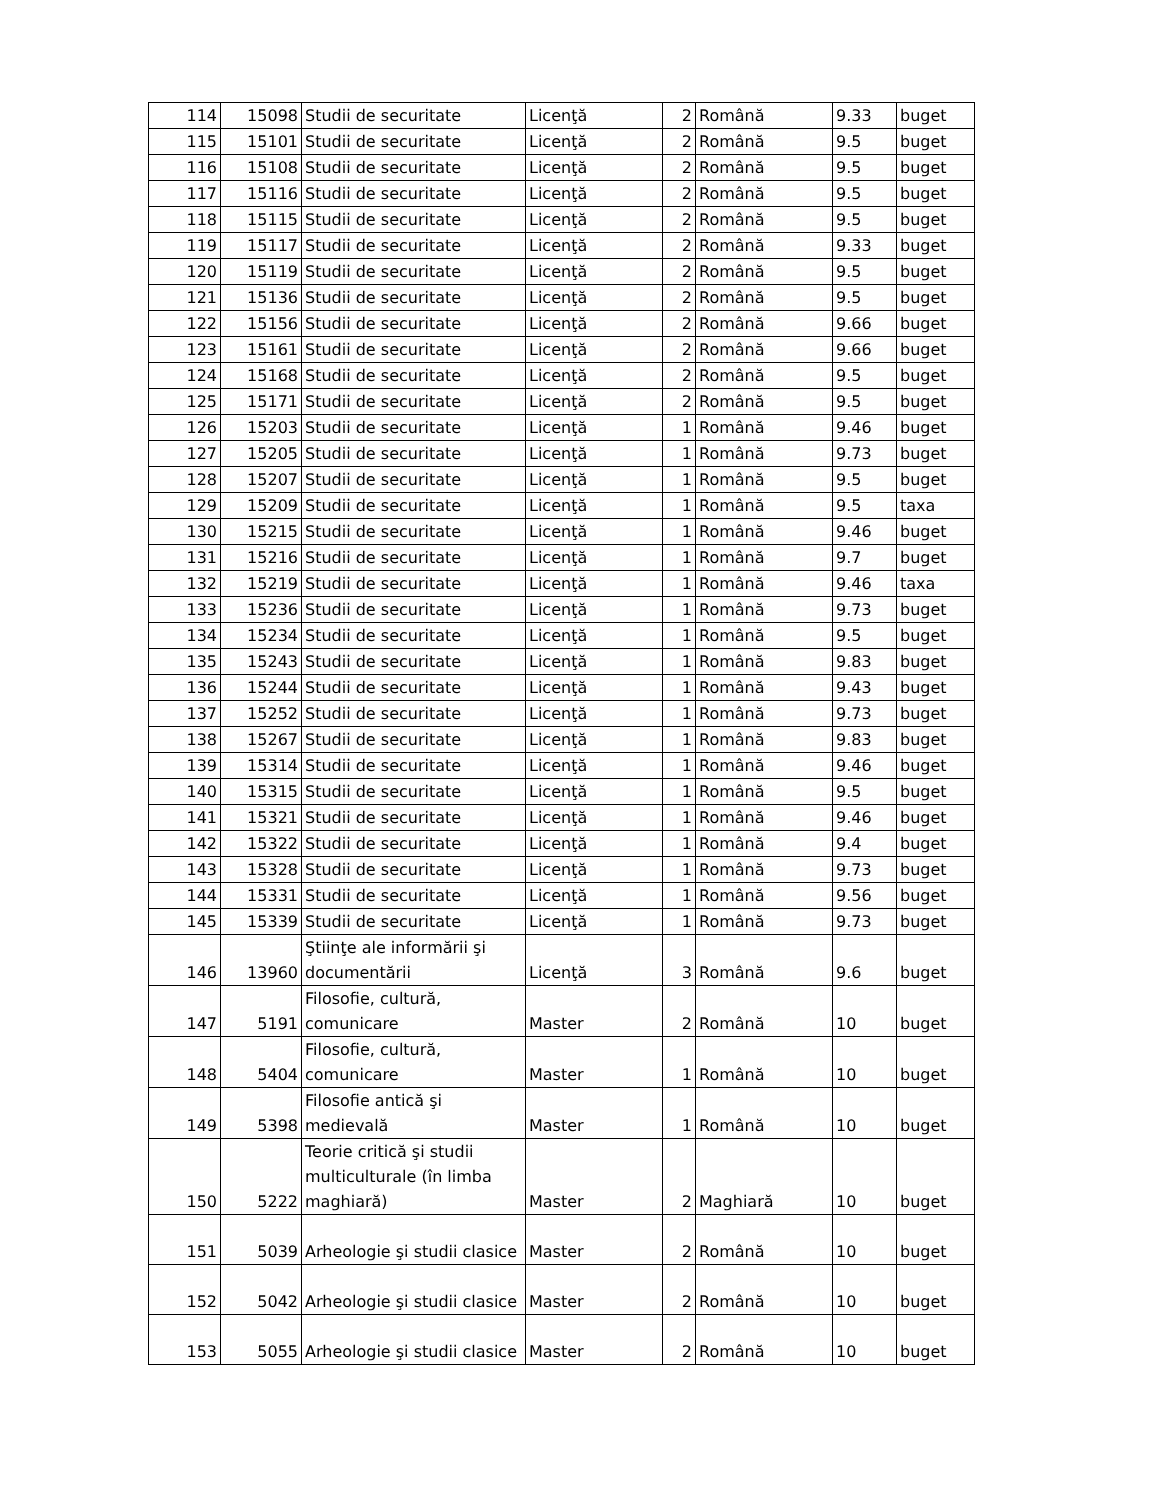| 114 | 15098 | Studii de securitate | Licenţă | 2 | Română | 9.33 | buget |
| 115 | 15101 | Studii de securitate | Licenţă | 2 | Română | 9.5 | buget |
| 116 | 15108 | Studii de securitate | Licenţă | 2 | Română | 9.5 | buget |
| 117 | 15116 | Studii de securitate | Licenţă | 2 | Română | 9.5 | buget |
| 118 | 15115 | Studii de securitate | Licenţă | 2 | Română | 9.5 | buget |
| 119 | 15117 | Studii de securitate | Licenţă | 2 | Română | 9.33 | buget |
| 120 | 15119 | Studii de securitate | Licenţă | 2 | Română | 9.5 | buget |
| 121 | 15136 | Studii de securitate | Licenţă | 2 | Română | 9.5 | buget |
| 122 | 15156 | Studii de securitate | Licenţă | 2 | Română | 9.66 | buget |
| 123 | 15161 | Studii de securitate | Licenţă | 2 | Română | 9.66 | buget |
| 124 | 15168 | Studii de securitate | Licenţă | 2 | Română | 9.5 | buget |
| 125 | 15171 | Studii de securitate | Licenţă | 2 | Română | 9.5 | buget |
| 126 | 15203 | Studii de securitate | Licenţă | 1 | Română | 9.46 | buget |
| 127 | 15205 | Studii de securitate | Licenţă | 1 | Română | 9.73 | buget |
| 128 | 15207 | Studii de securitate | Licenţă | 1 | Română | 9.5 | buget |
| 129 | 15209 | Studii de securitate | Licenţă | 1 | Română | 9.5 | taxa |
| 130 | 15215 | Studii de securitate | Licenţă | 1 | Română | 9.46 | buget |
| 131 | 15216 | Studii de securitate | Licenţă | 1 | Română | 9.7 | buget |
| 132 | 15219 | Studii de securitate | Licenţă | 1 | Română | 9.46 | taxa |
| 133 | 15236 | Studii de securitate | Licenţă | 1 | Română | 9.73 | buget |
| 134 | 15234 | Studii de securitate | Licenţă | 1 | Română | 9.5 | buget |
| 135 | 15243 | Studii de securitate | Licenţă | 1 | Română | 9.83 | buget |
| 136 | 15244 | Studii de securitate | Licenţă | 1 | Română | 9.43 | buget |
| 137 | 15252 | Studii de securitate | Licenţă | 1 | Română | 9.73 | buget |
| 138 | 15267 | Studii de securitate | Licenţă | 1 | Română | 9.83 | buget |
| 139 | 15314 | Studii de securitate | Licenţă | 1 | Română | 9.46 | buget |
| 140 | 15315 | Studii de securitate | Licenţă | 1 | Română | 9.5 | buget |
| 141 | 15321 | Studii de securitate | Licenţă | 1 | Română | 9.46 | buget |
| 142 | 15322 | Studii de securitate | Licenţă | 1 | Română | 9.4 | buget |
| 143 | 15328 | Studii de securitate | Licenţă | 1 | Română | 9.73 | buget |
| 144 | 15331 | Studii de securitate | Licenţă | 1 | Română | 9.56 | buget |
| 145 | 15339 | Studii de securitate | Licenţă | 1 | Română | 9.73 | buget |
| 146 | 13960 | Ştiinţe ale informării şi documentării | Licenţă | 3 | Română | 9.6 | buget |
| 147 | 5191 | Filosofie, cultură, comunicare | Master | 2 | Română | 10 | buget |
| 148 | 5404 | Filosofie, cultură, comunicare | Master | 1 | Română | 10 | buget |
| 149 | 5398 | Filosofie antică şi medievală | Master | 1 | Română | 10 | buget |
| 150 | 5222 | Teorie critică şi studii multiculturale (în limba maghiară) | Master | 2 | Maghiară | 10 | buget |
| 151 | 5039 | Arheologie şi studii clasice | Master | 2 | Română | 10 | buget |
| 152 | 5042 | Arheologie şi studii clasice | Master | 2 | Română | 10 | buget |
| 153 | 5055 | Arheologie şi studii clasice | Master | 2 | Română | 10 | buget |